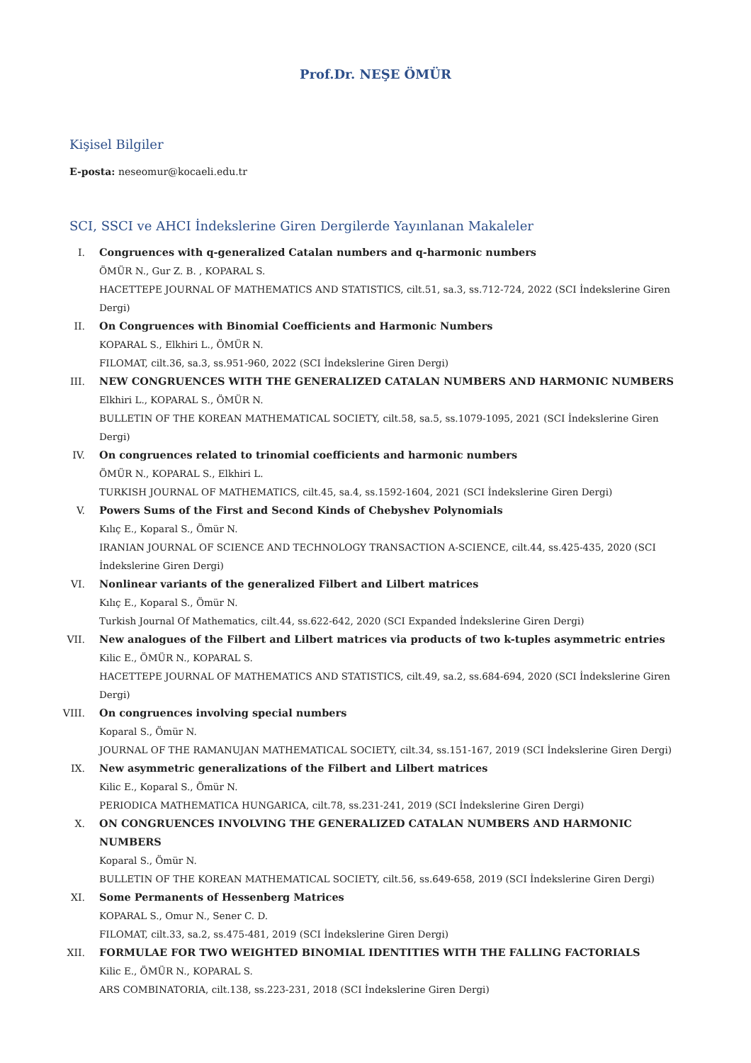Prof.Dr. NEŞE ÖMÜR
Kişisel Bilgiler
E-posta: neseomur@kocaeli.edu.tr
SCI, SSCI ve AHCI İndekslerine Giren Dergilerde Yayınlanan Makaleler
I. Congruences with q-generalized Catalan numbers and q-harmonic numbers
ÖMÜR N., Gur Z. B. , KOPARAL S.
HACETTEPE JOURNAL OF MATHEMATICS AND STATISTICS, cilt.51, sa.3, ss.712-724, 2022 (SCI İndekslerine Giren Dergi)
II. On Congruences with Binomial Coefficients and Harmonic Numbers
KOPARAL S., Elkhiri L., ÖMÜR N.
FILOMAT, cilt.36, sa.3, ss.951-960, 2022 (SCI İndekslerine Giren Dergi)
III. NEW CONGRUENCES WITH THE GENERALIZED CATALAN NUMBERS AND HARMONIC NUMBERS
Elkhiri L., KOPARAL S., ÖMÜR N.
BULLETIN OF THE KOREAN MATHEMATICAL SOCIETY, cilt.58, sa.5, ss.1079-1095, 2021 (SCI İndekslerine Giren Dergi)
IV. On congruences related to trinomial coefficients and harmonic numbers
ÖMÜR N., KOPARAL S., Elkhiri L.
TURKISH JOURNAL OF MATHEMATICS, cilt.45, sa.4, ss.1592-1604, 2021 (SCI İndekslerine Giren Dergi)
V. Powers Sums of the First and Second Kinds of Chebyshev Polynomials
Kılıç E., Koparal S., Ömür N.
IRANIAN JOURNAL OF SCIENCE AND TECHNOLOGY TRANSACTION A-SCIENCE, cilt.44, ss.425-435, 2020 (SCI İndekslerine Giren Dergi)
VI. Nonlinear variants of the generalized Filbert and Lilbert matrices
Kılıç E., Koparal S., Ömür N.
Turkish Journal Of Mathematics, cilt.44, ss.622-642, 2020 (SCI Expanded İndekslerine Giren Dergi)
VII. New analogues of the Filbert and Lilbert matrices via products of two k-tuples asymmetric entries
Kilic E., ÖMÜR N., KOPARAL S.
HACETTEPE JOURNAL OF MATHEMATICS AND STATISTICS, cilt.49, sa.2, ss.684-694, 2020 (SCI İndekslerine Giren Dergi)
VIII. On congruences involving special numbers
Koparal S., Ömür N.
JOURNAL OF THE RAMANUJAN MATHEMATICAL SOCIETY, cilt.34, ss.151-167, 2019 (SCI İndekslerine Giren Dergi)
IX. New asymmetric generalizations of the Filbert and Lilbert matrices
Kilic E., Koparal S., Ömür N.
PERIODICA MATHEMATICA HUNGARICA, cilt.78, ss.231-241, 2019 (SCI İndekslerine Giren Dergi)
X. ON CONGRUENCES INVOLVING THE GENERALIZED CATALAN NUMBERS AND HARMONIC NUMBERS
Koparal S., Ömür N.
BULLETIN OF THE KOREAN MATHEMATICAL SOCIETY, cilt.56, ss.649-658, 2019 (SCI İndekslerine Giren Dergi)
XI. Some Permanents of Hessenberg Matrices
KOPARAL S., Omur N., Sener C. D.
FILOMAT, cilt.33, sa.2, ss.475-481, 2019 (SCI İndekslerine Giren Dergi)
XII. FORMULAE FOR TWO WEIGHTED BINOMIAL IDENTITIES WITH THE FALLING FACTORIALS
Kilic E., ÖMÜR N., KOPARAL S.
ARS COMBINATORIA, cilt.138, ss.223-231, 2018 (SCI İndekslerine Giren Dergi)